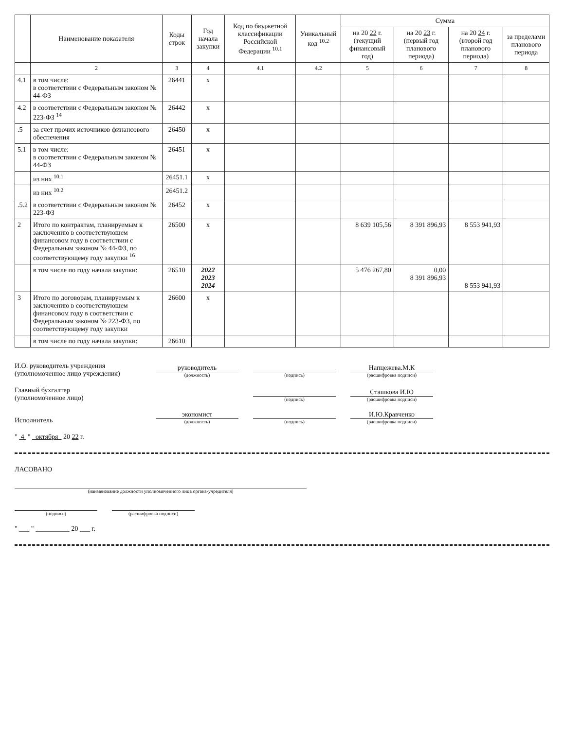| | Наименование показателя | Коды строк | Год начала закупки | Код по бюджетной классификации Российской Федерации <sup>10.1</sup> | Уникальный код <sup>10.2</sup> | Сумма | | | |
| --- | --- | --- | --- | --- | --- | --- | --- | --- | --- |
| | | | | | | на 20 22 г. (текущий финансовый год) | на 20 23 г. (первый год планового периода) | на 20 24 г. (второй год планового периода) | за пределами планового периода |
| | 2 | 3 | 4 | 4.1 | 4.2 | 5 | 6 | 7 | 8 |
| 4.1 | в том числе: в соответствии с Федеральным законом № 44-ФЗ | 26441 | x | | | | | | |
| 4.2 | в соответствии с Федеральным законом № 223-ФЗ <sup>14</sup> | 26442 | x | | | | | | |
| .5 | за счет прочих источников финансового обеспечения | 26450 | x | | | | | | |
| 5.1 | в том числе: в соответствии с Федеральным законом № 44-ФЗ | 26451 | x | | | | | | |
| | из них <sup>10.1</sup> | 26451.1 | x | | | | | | |
| | из них <sup>10.2</sup> | 26451.2 | | | | | | | |
| .5.2 | в соответствии с Федеральным законом № 223-ФЗ | 26452 | x | | | | | | |
| 2 | Итого по контрактам, планируемым к заключению в соответствующем финансовом году в соответствии с Федеральным законом № 44-ФЗ, по соответствующему году закупки <sup>16</sup> | 26500 | x | | | 8 639 105,56 | 8 391 896,93 | 8 553 941,93 | |
| | в том числе по году начала закупки: | 26510 | 2022 2023 2024 | | | 5 476 267,80 | 0,00 8 391 896,93 | 8 553 941,93 | |
| 3 | Итого по договорам, планируемым к заключению в соответствующем финансовом году в соответствии с Федеральным законом № 223-ФЗ, по соответствующему году закупки | 26600 | x | | | | | | |
| | в том числе по году начала закупки: | 26610 | | | | | | | |
И.О. руководитель учреждения
(уполномоченное лицо учреждения)
руководитель
(должность)
(подпись)
Напцежева.М.К
(расшифровка подписи)
Главный бухгалтер
(уполномоченное лицо)
(подпись)
Сташкова И.Ю
(расшифровка подписи)
Исполнитель
экономист
(должность)
(подпись)
И.Ю.Кравченко
(расшифровка подписи)
" 4 " октября 20 22 г.
ЛАСОВАНО
(наименование должности уполномоченного лица органа-учредителя)
(подпись)
(расшифровка подписи)
" ___ " __________ 20 ___ г.